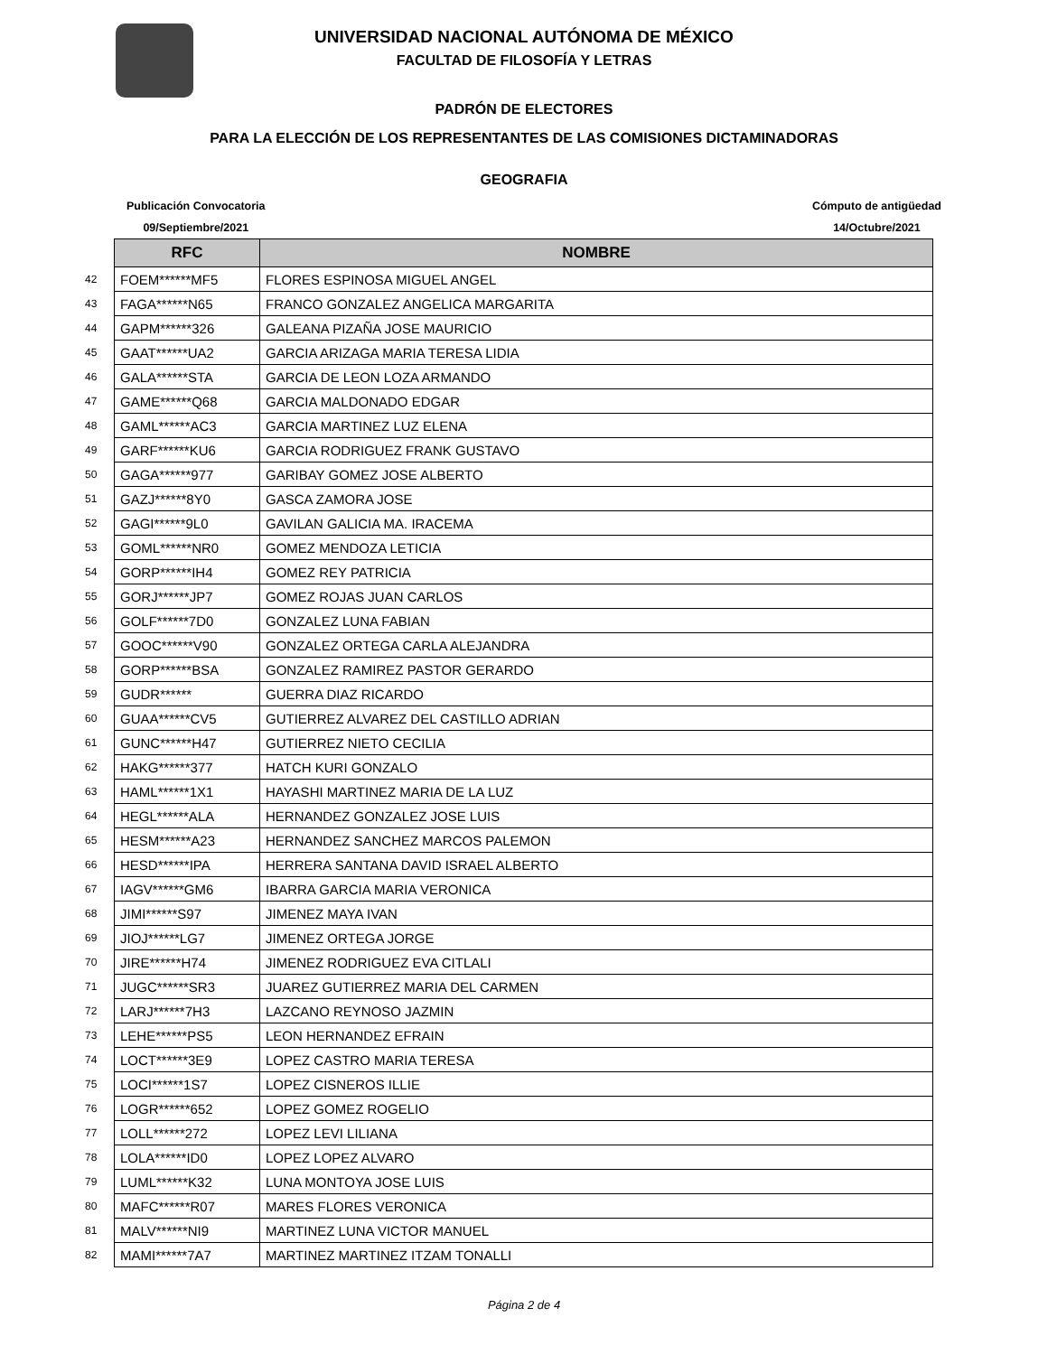UNIVERSIDAD NACIONAL AUTÓNOMA DE MÉXICO
FACULTAD DE FILOSOFÍA Y LETRAS
PADRÓN DE ELECTORES
PARA LA ELECCIÓN DE LOS REPRESENTANTES DE LAS COMISIONES DICTAMINADORAS
GEOGRAFIA
Publicación Convocatoria
09/Septiembre/2021
Cómputo de antigüedad
14/Octubre/2021
| | RFC | NOMBRE |
| 42 | FOEM******MF5 | FLORES ESPINOSA MIGUEL ANGEL |
| 43 | FAGA******N65 | FRANCO GONZALEZ ANGELICA MARGARITA |
| 44 | GAPM******326 | GALEANA PIZAÑA JOSE MAURICIO |
| 45 | GAAT******UA2 | GARCIA ARIZAGA MARIA TERESA LIDIA |
| 46 | GALA******STA | GARCIA DE LEON LOZA ARMANDO |
| 47 | GAME******Q68 | GARCIA MALDONADO EDGAR |
| 48 | GAML******AC3 | GARCIA MARTINEZ LUZ ELENA |
| 49 | GARF******KU6 | GARCIA RODRIGUEZ FRANK GUSTAVO |
| 50 | GAGA******977 | GARIBAY GOMEZ JOSE ALBERTO |
| 51 | GAZJ******8Y0 | GASCA ZAMORA JOSE |
| 52 | GAGI******9L0 | GAVILAN GALICIA MA. IRACEMA |
| 53 | GOML******NR0 | GOMEZ MENDOZA LETICIA |
| 54 | GORP******IH4 | GOMEZ REY PATRICIA |
| 55 | GORJ******JP7 | GOMEZ ROJAS JUAN CARLOS |
| 56 | GOLF******7D0 | GONZALEZ LUNA FABIAN |
| 57 | GOOC******V90 | GONZALEZ ORTEGA CARLA ALEJANDRA |
| 58 | GORP******BSA | GONZALEZ RAMIREZ PASTOR GERARDO |
| 59 | GUDR****** | GUERRA DIAZ RICARDO |
| 60 | GUAA******CV5 | GUTIERREZ ALVAREZ DEL CASTILLO ADRIAN |
| 61 | GUNC******H47 | GUTIERREZ NIETO CECILIA |
| 62 | HAKG******377 | HATCH KURI GONZALO |
| 63 | HAML******1X1 | HAYASHI MARTINEZ MARIA DE LA LUZ |
| 64 | HEGL******ALA | HERNANDEZ GONZALEZ JOSE LUIS |
| 65 | HESM******A23 | HERNANDEZ SANCHEZ MARCOS PALEMON |
| 66 | HESD******IPA | HERRERA SANTANA DAVID ISRAEL ALBERTO |
| 67 | IAGV******GM6 | IBARRA GARCIA MARIA VERONICA |
| 68 | JIMI******S97 | JIMENEZ MAYA IVAN |
| 69 | JIOJ******LG7 | JIMENEZ ORTEGA JORGE |
| 70 | JIRE******H74 | JIMENEZ RODRIGUEZ EVA CITLALI |
| 71 | JUGC******SR3 | JUAREZ GUTIERREZ MARIA DEL CARMEN |
| 72 | LARJ******7H3 | LAZCANO REYNOSO JAZMIN |
| 73 | LEHE******PS5 | LEON HERNANDEZ EFRAIN |
| 74 | LOCT******3E9 | LOPEZ CASTRO MARIA TERESA |
| 75 | LOCI******1S7 | LOPEZ CISNEROS ILLIE |
| 76 | LOGR******652 | LOPEZ GOMEZ ROGELIO |
| 77 | LOLL******272 | LOPEZ LEVI LILIANA |
| 78 | LOLA******ID0 | LOPEZ LOPEZ ALVARO |
| 79 | LUML******K32 | LUNA MONTOYA JOSE LUIS |
| 80 | MAFC******R07 | MARES FLORES VERONICA |
| 81 | MALV******NI9 | MARTINEZ LUNA VICTOR MANUEL |
| 82 | MAMI******7A7 | MARTINEZ MARTINEZ ITZAM TONALLI |
Página 2 de 4